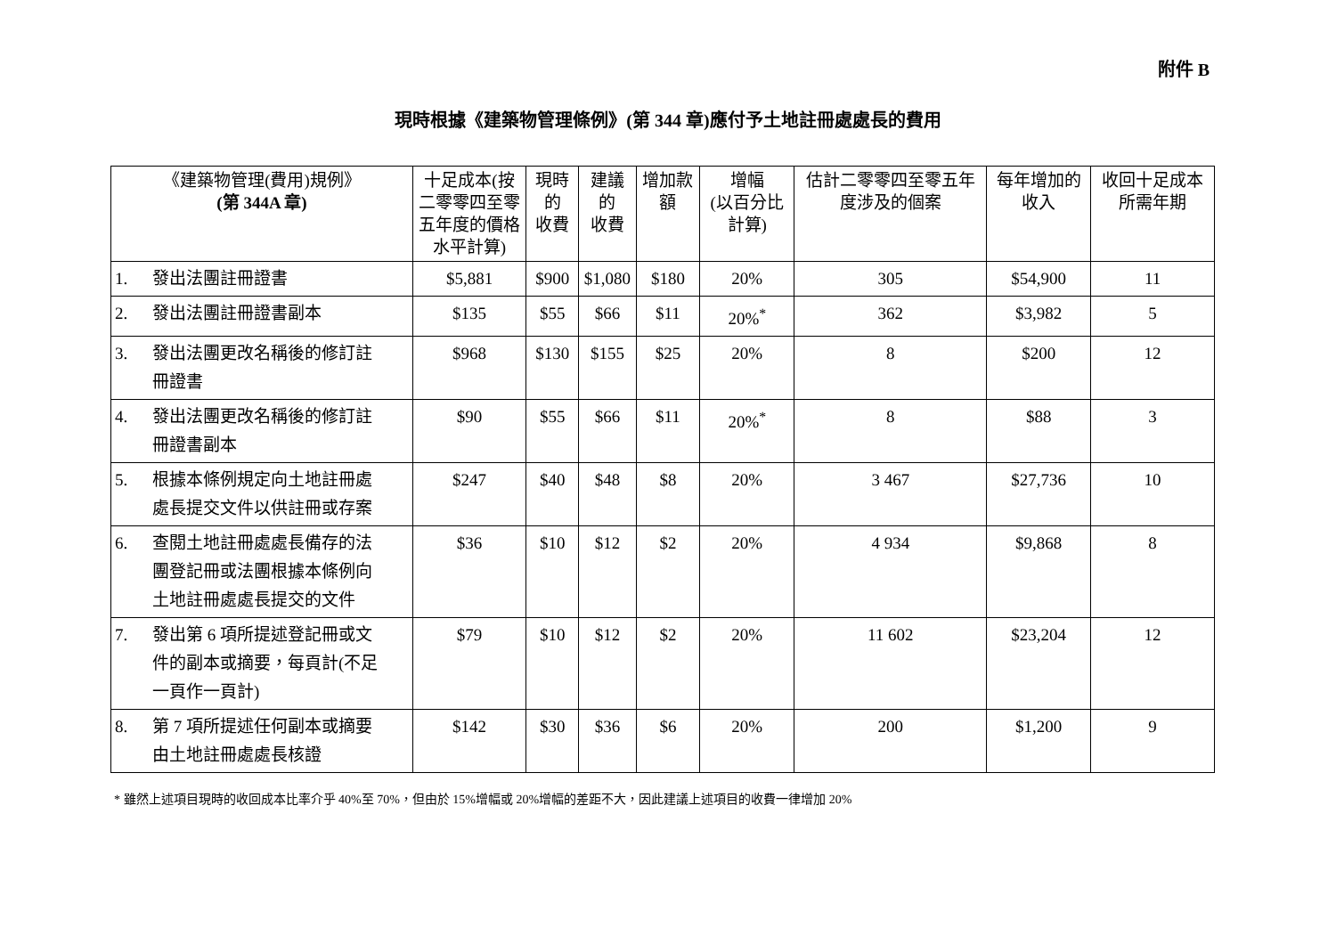附件 B
現時根據《建築物管理條例》(第 344 章)應付予土地註冊處處長的費用
| 《建築物管理(費用)規例》 (第 344A 章) | 十足成本(按二零零四至零五年度的價格水平計算) | 現時的 收費 | 建議的 收費 | 增加款額 | 增幅 (以百分比計算) | 估計二零零四至零五年度涉及的個案 | 每年增加的收入 | 收回十足成本所需年期 |
| --- | --- | --- | --- | --- | --- | --- | --- | --- |
| 1. 發出法團註冊證書 | $5,881 | $900 | $1,080 | $180 | 20% | 305 | $54,900 | 11 |
| 2. 發出法團註冊證書副本 | $135 | $55 | $66 | $11 | 20%<sup>*</sup> | 362 | $3,982 | 5 |
| 3. 發出法團更改名稱後的修訂註 冊證書 | $968 | $130 | $155 | $25 | 20% | 8 | $200 | 12 |
| 4. 發出法團更改名稱後的修訂註 冊證書副本 | $90 | $55 | $66 | $11 | 20%<sup>*</sup> | 8 | $88 | 3 |
| 5. 根據本條例規定向土地註冊處 處長提交文件以供註冊或存案 | $247 | $40 | $48 | $8 | 20% | 3 467 | $27,736 | 10 |
| 6. 查閱土地註冊處處長備存的法 團登記冊或法團根據本條例向 土地註冊處處長提交的文件 | $36 | $10 | $12 | $2 | 20% | 4 934 | $9,868 | 8 |
| 7. 發出第 6 項所提述登記冊或文 件的副本或摘要，每頁計(不足 一頁作一頁計) | $79 | $10 | $12 | $2 | 20% | 11 602 | $23,204 | 12 |
| 8. 第 7 項所提述任何副本或摘要 由土地註冊處處長核證 | $142 | $30 | $36 | $6 | 20% | 200 | $1,200 | 9 |
* 雖然上述項目現時的收回成本比率介乎 40%至 70%，但由於 15%增幅或 20%增幅的差距不大，因此建議上述項目的收費一律增加 20%